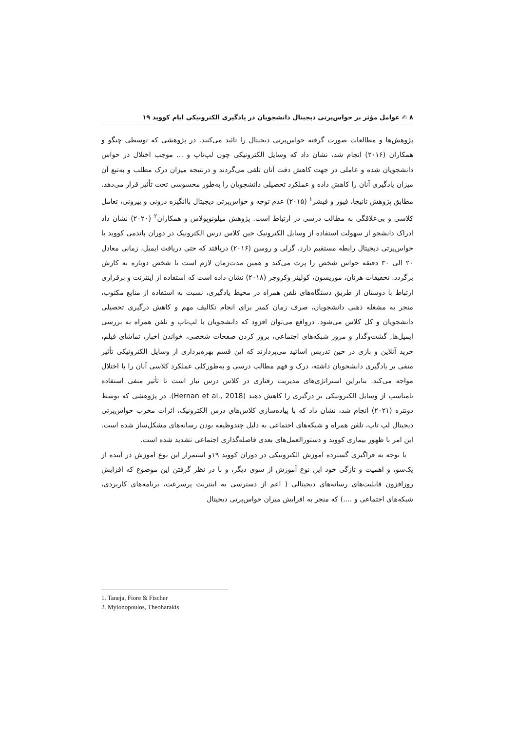۸ ✍ عوامل مؤثر بر حواس‌پرتی دیجیتال دانشجویان در یادگیری الکترونیکی ایام کووید ۱۹
پژوهش‌ها و مطالعات صورت گرفته حواس‌پرتی دیجیتال را تائید می‌کنند. در پژوهشی که توسطی چنگو و همکاران (۲۰۱۶) انجام شد، نشان داد که وسایل الکترونیکی چون لپ‌تاپ و ... موجب اختلال در حواس دانشجویان شده و عاملی در جهت کاهش دقت آنان تلقی می‌گردند و درنتیجه میزان درک مطلب و به‌تبع آن میزان یادگیری آنان را کاهش داده و عملکرد تحصیلی دانشجویان را به‌طور محسوسی تحت تأثیر قرار می‌دهد. مطابق پژوهش تانیجا، فیور و فیشر<sup>۱</sup> (۲۰۱۵) عدم توجه و حواس‌پرتی دیجیتال باانگیزه درونی و بیرونی، تعامل کلاسی و بی‌علاقگی به مطالب درسی در ارتباط است. پژوهش میلونوپولاس و همکاران<sup>۲</sup> (۲۰۲۰) نشان داد ادراک دانشجو از سهولت استفاده از وسایل الکترونیک حین کلاس درس الکترونیک در دوران پاندمی کووید با حواس‌پرتی دیجیتال رابطه مستقیم دارد. گزلی و روسن (۲۰۱۶) دریافتد که حتی دریافت ایمیل، زمانی معادل ۲۰ الی ۳۰ دقیقه حواس شخص را پرت می‌کند و همین مدت‌زمان لازم است تا شخص دوباره به کارش برگردد. تحقیقات هرنان، موریسون، کولینز وکروجر (۲۰۱۸) نشان داده است که استفاده از اینترنت و برقراری ارتباط با دوستان از طریق دستگاه‌های تلفن همراه در محیط یادگیری، نسبت به استفاده از منابع مکتوب، منجر به مشغله ذهنی دانشجویان، صرف زمان کمتر برای انجام تکالیف مهم و کاهش درگیری تحصیلی دانشجویان و کل کلاس می‌شود. درواقع می‌توان افزود که دانشجویان با لپ‌تاپ و تلفن همراه به بررسی ایمیل‌ها, گشت‌وگذار و مرور شبکه‌های اجتماعی، بروز کردن صفحات شخصی، خواندن اخبار، تماشای فیلم، خرید آنلاین و بازی در حین تدریس اساتید می‌پردازند که این قسم بهره‌برداری از وسایل الکترونیکی تأثیر منفی بر یادگیری دانشجویان داشته، درک و فهم مطالب درسی و به‌طورکلی عملکرد کلاسی آنان را با اختلال مواجه می‌کند. بنابراین استراتژی‌های مدیریت رفتاری در کلاس درس نیاز است تا تأثیر منفی استفاده نامناسب از وسایل الکترونیکی بر درگیری را کاهش دهند (Hernan et al., 2018). در پژوهشی که توسط دونتره (۲۰۲۱) انجام شد، نشان داد که با پیاده‌سازی کلاس‌های درس الکترونیک، اثرات مخرب حواس‌پرتی دیجیتال لپ تاپ، تلفن همراه و شبکه‌های اجتماعی به دلیل چندوظیفه بودن رسانه‌های مشکل‌ساز شده است. این امر با ظهور بیماری کووید و دستورالعمل‌های بعدی فاصله‌گذاری اجتماعی تشدید شده است.
با توجه به فراگیری گسترده آموزش الکترونیکی در دوران کووید ۱۹و استمرار این نوع آموزش در آینده از یک‌سو، و اهمیت و تازگی خود این نوع آموزش از سوی دیگر، و با در نظر گرفتن این موضوع که افزایش روزافزون قابلیت‌های رسانه‌های دیجیتالی ( اعم از دسترسی به اینترنت پرسرعت، برنامه‌های کاربردی، شبکه‌های اجتماعی و ....) که منجر به افزایش میزان حواس‌پرتی دیجیتال
1. Taneja, Fiore & Fischer
2. Mylonopoulos, Theoharakis